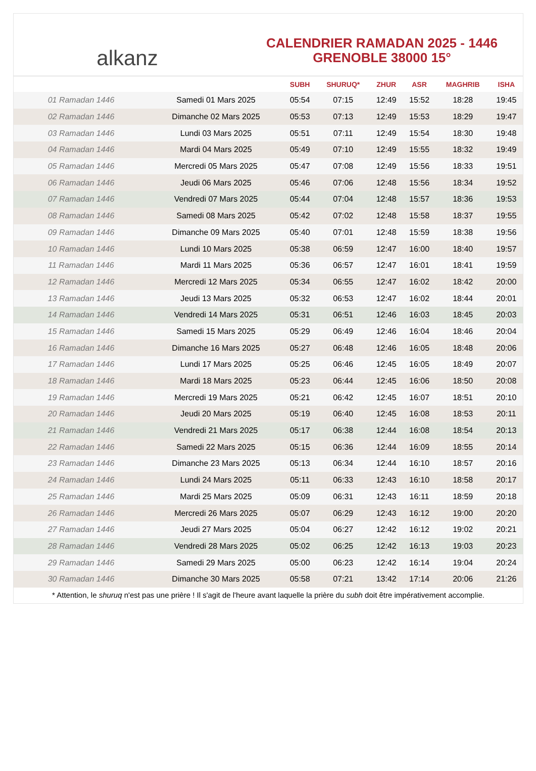alkanz
CALENDRIER RAMADAN 2025 - 1446
GRENOBLE 38000 15°
| | | SUBH | SHURUQ* | ZHUR | ASR | MAGHRIB | ISHA |
| --- | --- | --- | --- | --- | --- | --- | --- |
| 01 Ramadan 1446 | Samedi 01 Mars 2025 | 05:54 | 07:15 | 12:49 | 15:52 | 18:28 | 19:45 |
| 02 Ramadan 1446 | Dimanche 02 Mars 2025 | 05:53 | 07:13 | 12:49 | 15:53 | 18:29 | 19:47 |
| 03 Ramadan 1446 | Lundi 03 Mars 2025 | 05:51 | 07:11 | 12:49 | 15:54 | 18:30 | 19:48 |
| 04 Ramadan 1446 | Mardi 04 Mars 2025 | 05:49 | 07:10 | 12:49 | 15:55 | 18:32 | 19:49 |
| 05 Ramadan 1446 | Mercredi 05 Mars 2025 | 05:47 | 07:08 | 12:49 | 15:56 | 18:33 | 19:51 |
| 06 Ramadan 1446 | Jeudi 06 Mars 2025 | 05:46 | 07:06 | 12:48 | 15:56 | 18:34 | 19:52 |
| 07 Ramadan 1446 | Vendredi 07 Mars 2025 | 05:44 | 07:04 | 12:48 | 15:57 | 18:36 | 19:53 |
| 08 Ramadan 1446 | Samedi 08 Mars 2025 | 05:42 | 07:02 | 12:48 | 15:58 | 18:37 | 19:55 |
| 09 Ramadan 1446 | Dimanche 09 Mars 2025 | 05:40 | 07:01 | 12:48 | 15:59 | 18:38 | 19:56 |
| 10 Ramadan 1446 | Lundi 10 Mars 2025 | 05:38 | 06:59 | 12:47 | 16:00 | 18:40 | 19:57 |
| 11 Ramadan 1446 | Mardi 11 Mars 2025 | 05:36 | 06:57 | 12:47 | 16:01 | 18:41 | 19:59 |
| 12 Ramadan 1446 | Mercredi 12 Mars 2025 | 05:34 | 06:55 | 12:47 | 16:02 | 18:42 | 20:00 |
| 13 Ramadan 1446 | Jeudi 13 Mars 2025 | 05:32 | 06:53 | 12:47 | 16:02 | 18:44 | 20:01 |
| 14 Ramadan 1446 | Vendredi 14 Mars 2025 | 05:31 | 06:51 | 12:46 | 16:03 | 18:45 | 20:03 |
| 15 Ramadan 1446 | Samedi 15 Mars 2025 | 05:29 | 06:49 | 12:46 | 16:04 | 18:46 | 20:04 |
| 16 Ramadan 1446 | Dimanche 16 Mars 2025 | 05:27 | 06:48 | 12:46 | 16:05 | 18:48 | 20:06 |
| 17 Ramadan 1446 | Lundi 17 Mars 2025 | 05:25 | 06:46 | 12:45 | 16:05 | 18:49 | 20:07 |
| 18 Ramadan 1446 | Mardi 18 Mars 2025 | 05:23 | 06:44 | 12:45 | 16:06 | 18:50 | 20:08 |
| 19 Ramadan 1446 | Mercredi 19 Mars 2025 | 05:21 | 06:42 | 12:45 | 16:07 | 18:51 | 20:10 |
| 20 Ramadan 1446 | Jeudi 20 Mars 2025 | 05:19 | 06:40 | 12:45 | 16:08 | 18:53 | 20:11 |
| 21 Ramadan 1446 | Vendredi 21 Mars 2025 | 05:17 | 06:38 | 12:44 | 16:08 | 18:54 | 20:13 |
| 22 Ramadan 1446 | Samedi 22 Mars 2025 | 05:15 | 06:36 | 12:44 | 16:09 | 18:55 | 20:14 |
| 23 Ramadan 1446 | Dimanche 23 Mars 2025 | 05:13 | 06:34 | 12:44 | 16:10 | 18:57 | 20:16 |
| 24 Ramadan 1446 | Lundi 24 Mars 2025 | 05:11 | 06:33 | 12:43 | 16:10 | 18:58 | 20:17 |
| 25 Ramadan 1446 | Mardi 25 Mars 2025 | 05:09 | 06:31 | 12:43 | 16:11 | 18:59 | 20:18 |
| 26 Ramadan 1446 | Mercredi 26 Mars 2025 | 05:07 | 06:29 | 12:43 | 16:12 | 19:00 | 20:20 |
| 27 Ramadan 1446 | Jeudi 27 Mars 2025 | 05:04 | 06:27 | 12:42 | 16:12 | 19:02 | 20:21 |
| 28 Ramadan 1446 | Vendredi 28 Mars 2025 | 05:02 | 06:25 | 12:42 | 16:13 | 19:03 | 20:23 |
| 29 Ramadan 1446 | Samedi 29 Mars 2025 | 05:00 | 06:23 | 12:42 | 16:14 | 19:04 | 20:24 |
| 30 Ramadan 1446 | Dimanche 30 Mars 2025 | 05:58 | 07:21 | 13:42 | 17:14 | 20:06 | 21:26 |
* Attention, le shuruq n'est pas une prière ! Il s'agit de l'heure avant laquelle la prière du subh doit être impérativement accomplie.